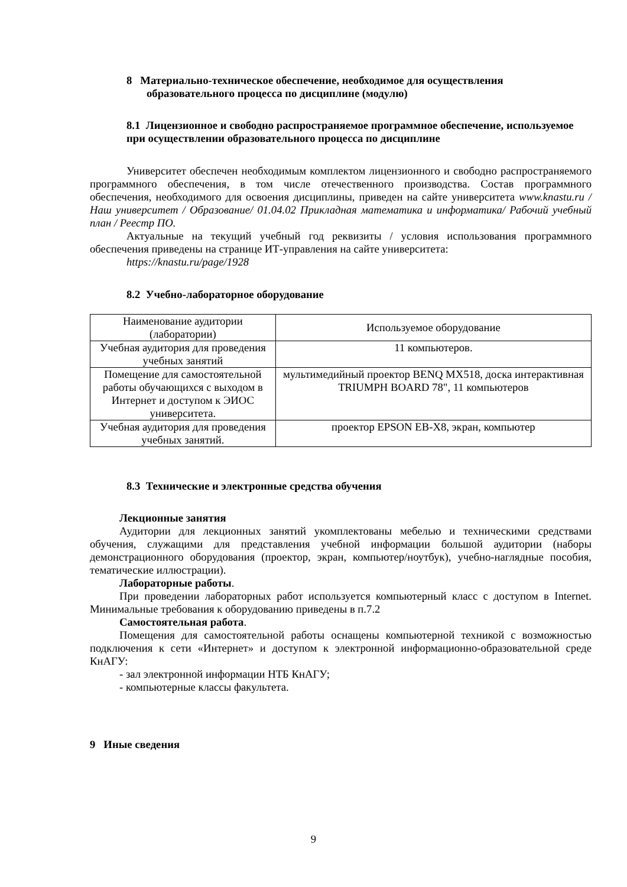8 Материально-техническое обеспечение, необходимое для осуществления образовательного процесса по дисциплине (модулю)
8.1 Лицензионное и свободно распространяемое программное обеспечение, используемое при осуществлении образовательного процесса по дисциплине
Университет обеспечен необходимым комплектом лицензионного и свободно распространяемого программного обеспечения, в том числе отечественного производства. Состав программного обеспечения, необходимого для освоения дисциплины, приведен на сайте университета www.knastu.ru / Наш университет / Образование/ 01.04.02 Прикладная математика и информатика/ Рабочий учебный план / Реестр ПО.
Актуальные на текущий учебный год реквизиты / условия использования программного обеспечения приведены на странице ИТ-управления на сайте университета:
https://knastu.ru/page/1928
8.2 Учебно-лабораторное оборудование
| Наименование аудитории (лаборатории) | Используемое оборудование |
| Учебная аудитория для проведения учебных занятий | 11 компьютеров. |
| Помещение для самостоятельной работы обучающихся с выходом в Интернет и доступом к ЭИОС университета. | мультимедийный проектор BENQ MX518, доска интерактивная TRIUMPH BOARD 78", 11 компьютеров |
| Учебная аудитория для проведения учебных занятий. | проектор EPSON EB-X8, экран, компьютер |
8.3 Технические и электронные средства обучения
Лекционные занятия
Аудитории для лекционных занятий укомплектованы мебелью и техническими средствами обучения, служащими для представления учебной информации большой аудитории (наборы демонстрационного оборудования (проектор, экран, компьютер/ноутбук), учебно-наглядные пособия, тематические иллюстрации).
Лабораторные работы.
При проведении лабораторных работ используется компьютерный класс с доступом в Internet. Минимальные требования к оборудованию приведены в п.7.2
Самостоятельная работа.
Помещения для самостоятельной работы оснащены компьютерной техникой с возможностью подключения к сети «Интернет» и доступом к электронной информационно-образовательной среде КнАГУ:
- зал электронной информации НТБ КнАГУ;
- компьютерные классы факультета.
9 Иные сведения
9